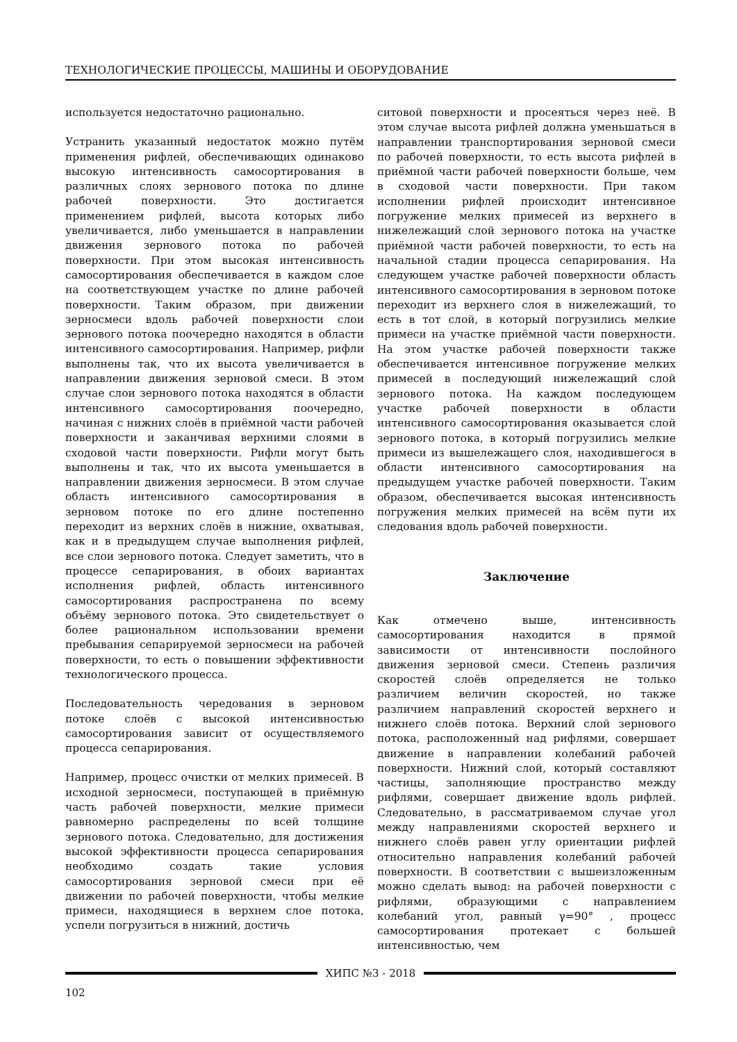ТЕХНОЛОГИЧЕСКИЕ ПРОЦЕССЫ, МАШИНЫ И ОБОРУДОВАНИЕ
используется недостаточно рационально.
Устранить указанный недостаток можно путём применения рифлей, обеспечивающих одинаково высокую интенсивность самосортирования в различных слоях зернового потока по длине рабочей поверхности. Это достигается применением рифлей, высота которых либо увеличивается, либо уменьшается в направлении движения зернового потока по рабочей поверхности. При этом высокая интенсивность самосортирования обеспечивается в каждом слое на соответствующем участке по длине рабочей поверхности. Таким образом, при движении зерносмеси вдоль рабочей поверхности слои зернового потока поочередно находятся в области интенсивного самосортирования. Например, рифли выполнены так, что их высота увеличивается в направлении движения зерновой смеси. В этом случае слои зернового потока находятся в области интенсивного самосортирования поочередно, начиная с нижних слоёв в приёмной части рабочей поверхности и заканчивая верхними слоями в сходовой части поверхности. Рифли могут быть выполнены и так, что их высота уменьшается в направлении движения зерносмеси. В этом случае область интенсивного самосортирования в зерновом потоке по его длине постепенно переходит из верхних слоёв в нижние, охватывая, как и в предыдущем случае выполнения рифлей, все слои зернового потока. Следует заметить, что в процессе сепарирования, в обоих вариантах исполнения рифлей, область интенсивного самосортирования распространена по всему объёму зернового потока. Это свидетельствует о более рациональном использовании времени пребывания сепарируемой зерносмеси на рабочей поверхности, то есть о повышении эффективности технологического процесса.
Последовательность чередования в зерновом потоке слоёв с высокой интенсивностью самосортирования зависит от осуществляемого процесса сепарирования.
Например, процесс очистки от мелких примесей. В исходной зерносмеси, поступающей в приёмную часть рабочей поверхности, мелкие примеси равномерно распределены по всей толщине зернового потока. Следовательно, для достижения высокой эффективности процесса сепарирования необходимо создать такие условия самосортирования зерновой смеси при её движении по рабочей поверхности, чтобы мелкие примеси, находящиеся в верхнем слое потока, успели погрузиться в нижний, достичь
ситовой поверхности и просеяться через неё. В этом случае высота рифлей должна уменьшаться в направлении транспортирования зерновой смеси по рабочей поверхности, то есть высота рифлей в приёмной части рабочей поверхности больше, чем в сходовой части поверхности. При таком исполнении рифлей происходит интенсивное погружение мелких примесей из верхнего в нижележащий слой зернового потока на участке приёмной части рабочей поверхности, то есть на начальной стадии процесса сепарирования. На следующем участке рабочей поверхности область интенсивного самосортирования в зерновом потоке переходит из верхнего слоя в нижележащий, то есть в тот слой, в который погрузились мелкие примеси на участке приёмной части поверхности. На этом участке рабочей поверхности также обеспечивается интенсивное погружение мелких примесей в последующий нижележащий слой зернового потока. На каждом последующем участке рабочей поверхности в области интенсивного самосортирования оказывается слой зернового потока, в который погрузились мелкие примеси из вышележащего слоя, находившегося в области интенсивного самосортирования на предыдущем участке рабочей поверхности. Таким образом, обеспечивается высокая интенсивность погружения мелких примесей на всём пути их следования вдоль рабочей поверхности.
Заключение
Как отмечено выше, интенсивность самосортирования находится в прямой зависимости от интенсивности послойного движения зерновой смеси. Степень различия скоростей слоёв определяется не только различием величин скоростей, но также различием направлений скоростей верхнего и нижнего слоёв потока. Верхний слой зернового потока, расположенный над рифлями, совершает движение в направлении колебаний рабочей поверхности. Нижний слой, который составляют частицы, заполняющие пространство между рифлями, совершает движение вдоль рифлей. Следовательно, в рассматриваемом случае угол между направлениями скоростей верхнего и нижнего слоёв равен углу ориентации рифлей относительно направления колебаний рабочей поверхности. В соответствии с вышеизложенным можно сделать вывод: на рабочей поверхности с рифлями, образующими с направлением колебаний угол, равный γ=90° , процесс самосортирования протекает с большей интенсивностью, чем
ХИПС №3 - 2018
102